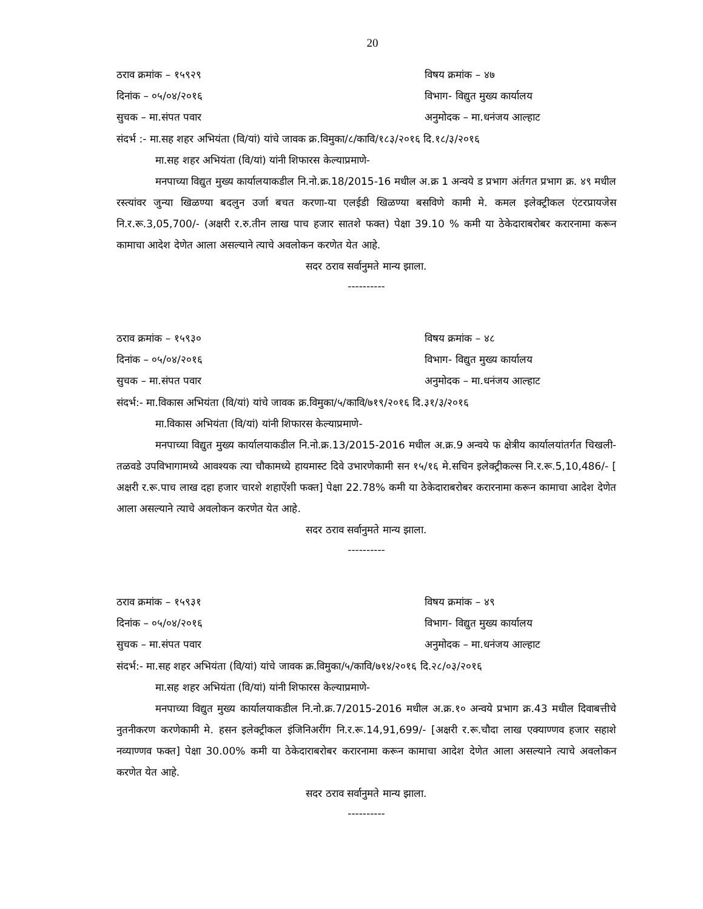20
ठराव क्रमांक – १५९२९ विषय क्रमांक – ४७
दिनांक – ०५/०४/२०१६ विभाग- विद्युत मुख्य कार्यालय
सुचक – मा.संपत पवार अनुमोदक – मा.धनंजय आल्हाट
संदर्भ :- मा.सह शहर अभियंता (वि/यां) यांचे जावक क्र.विमुका/८/कावि/१८३/२०१६ दि.१८/३/२०१६
मा.सह शहर अभियंता (वि/यां) यांनी शिफारस केल्याप्रमाणे-
मनपाच्या विद्युत मुख्य कार्यालयाकडील नि.नो.क्र.18/2015-16 मधील अ.क्र 1 अन्वये ड प्रभाग अंर्तगत प्रभाग क्र. ४९ मधील रस्त्यांवर जुन्या खिळण्या बदलुन उर्जा बचत करणा-या एलईडी खिळण्या बसविणे कामी मे. कमल इलेक्ट्रीकल एंटरप्रायजेस नि.र.रू.3,05,700/- (अक्षरी र.रु.तीन लाख पाच हजार सातशे फक्त) पेक्षा 39.10 % कमी या ठेकेदाराबरोबर करारनामा करून कामाचा आदेश देणेत आला असल्याने त्याचे अवलोकन करणेत येत आहे.
सदर ठराव सर्वानुमते मान्य झाला.
----------
ठराव क्रमांक – १५९३० विषय क्रमांक – ४८
दिनांक – ०५/०४/२०१६ विभाग- विद्युत मुख्य कार्यालय
सुचक – मा.संपत पवार अनुमोदक – मा.धनंजय आल्हाट
संदर्भ:- मा.विकास अभियंता (वि/यां) यांचे जावक क्र.विमुका/५/कावि/७१९/२०१६ दि.३१/३/२०१६
मा.विकास अभियंता (वि/यां) यांनी शिफारस केल्याप्रमाणे-
मनपाच्या विद्युत मुख्य कार्यालयाकडील नि.नो.क्र.13/2015-2016 मधील अ.क्र.9 अन्वये फ क्षेत्रीय कार्यालयांतर्गत चिखली-तळवडे उपविभागामध्ये आवश्यक त्या चौकामध्ये हायमास्ट दिवे उभारणेकामी सन १५/१६ मे.सचिन इलेक्ट्रीकल्स नि.र.रू.5,10,486/- [ अक्षरी र.रू.पाच लाख दहा हजार चारशे शहाऐंशी फक्त] पेक्षा 22.78% कमी या ठेकेदाराबरोबर करारनामा करून कामाचा आदेश देणेत आला असल्याने त्याचे अवलोकन करणेत येत आहे.
सदर ठराव सर्वानुमते मान्य झाला.
----------
ठराव क्रमांक – १५९३१ विषय क्रमांक – ४९
दिनांक – ०५/०४/२०१६ विभाग- विद्युत मुख्य कार्यालय
सुचक – मा.संपत पवार अनुमोदक – मा.धनंजय आल्हाट
संदर्भ:- मा.सह शहर अभियंता (वि/यां) यांचे जावक क्र.विमुका/५/कावि/७१४/२०१६ दि.२८/०३/२०१६
मा.सह शहर अभियंता (वि/यां) यांनी शिफारस केल्याप्रमाणे-
मनपाच्या विद्युत मुख्य कार्यालयाकडील नि.नो.क्र.7/2015-2016 मधील अ.क्र.१० अन्वये प्रभाग क्र.43 मधील दिवाबत्तीचे नुतनीकरण करणेकामी मे. हसन इलेक्ट्रीकल इंजिनिअरींग नि.र.रू.14,91,699/- [अक्षरी र.रू.चौदा लाख एक्याण्णव हजार सहाशे नव्याण्णव फक्त] पेक्षा 30.00% कमी या ठेकेदाराबरोबर करारनामा करून कामाचा आदेश देणेत आला असल्याने त्याचे अवलोकन करणेत येत आहे.
सदर ठराव सर्वानुमते मान्य झाला.
----------